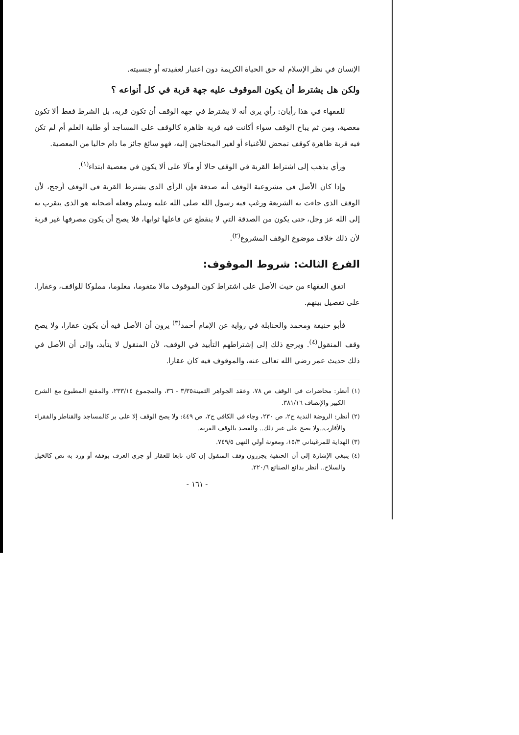الإنسان في نظر الإسلام له حق الحياة الكريمة دون اعتبار لعقيدته أو جنسيته.
ولكن هل يشترط أن يكون الموقوف عليه جهة قربة في كل أنواعه ؟
للفقهاء في هذا رأيان: رأي يرى أنه لا يشترط في جهة الوقف أن تكون قربة، بل الشرط فقط ألا تكون معصية، ومن ثم يباح الوقف سواء أكانت فيه قربة ظاهرة كالوقف على المساجد أو طلبة العلم أم لم تكن فيه قربة ظاهرة كوقف تمحض للأغنياء أو لغير المحتاجين إليه، فهو سائغ جائز ما دام خاليا من المعصية.
ورأي يذهب إلى اشتراط القربة في الوقف حالا أو مآلا على ألا يكون في معصية ابتداء<sup>(١)</sup>.
وإذا كان الأصل في مشروعية الوقف أنه صدقة فإن الرأي الذي يشترط القربة في الوقف أرجح، لأن الوقف الذي جاءت به الشريعة ورغب فيه رسول الله صلى الله عليه وسلم وفعله أصحابه هو الذي يتقرب به إلى الله عز وجل، حتى يكون من الصدقة التي لا ينقطع عن فاعلها ثوابها، فلا يصح أن يكون مصرفها غير قربة لأن ذلك خلاف موضوع الوقف المشروع<sup>(٢)</sup>.
الفرع الثالث: شروط الموقوف:
اتفق الفقهاء من حيث الأصل على اشتراط كون الموقوف مالا متقوما، معلوما، مملوكا للواقف، وعقارا. على تفصيل بينهم.
فأبو حنيفة ومحمد والحنابلة في رواية عن الإمام أحمد<sup>(٣)</sup> يرون أن الأصل فيه أن يكون عقارا، ولا يصح وقف المنقول<sup>(٤)</sup>. ويرجع ذلك إلى إشتراطهم التأبيد في الوقف، لأن المنقول لا يتأبد، وإلى أن الأصل في ذلك حديث عمر رضي الله تعالى عنه، والموقوف فيه كان عقارا.
(١) أنظر: محاضرات في الوقف ص ٧٨، وعقد الجواهر الثمينة٣/٣٥ - ٣٦، والمجموع ٢٣٣/١٤، والمقنع المطبوع مع الشرح الكبير والإنصاف ٣٨١/١٦.
(٢) أنظر: الروضة الندية ج٢، ص ٢٣٠، وجاء في الكافي ج٢، ص ٤٤٩: ولا يصح الوقف إلا على بر كالمساجد والقناطر والفقراء والأقارب..ولا يصح على غير ذلك.. والقصد بالوقف القربة.
(٣) الهداية للمرغيناني ١٥/٣، ومعونة أولي النهى ٧٤٩/٥.
(٤) ينبغي الإشارة إلى أن الحنفية يجزرون وقف المنقول إن كان تابعا للعقار أو جرى العرف بوقفه أو ورد به نص كالخيل والسلاح.. أنظر بدائع الصنائع ٢٢٠/٦.
- ١٦١ -